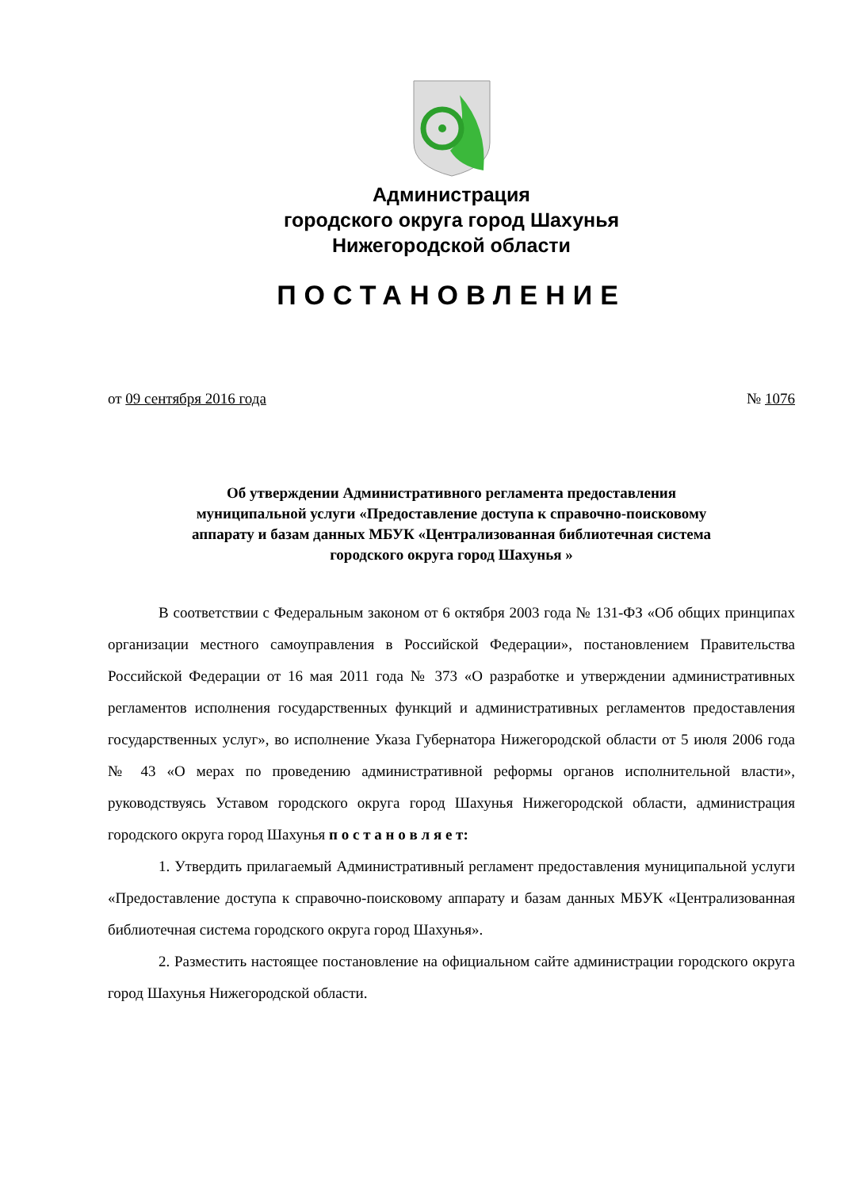Администрация
городского округа город Шахунья
Нижегородской области
ПОСТАНОВЛЕНИЕ
от 09 сентября 2016 года № 1076
Об утверждении Административного регламента предоставления
муниципальной услуги «Предоставление доступа к справочно-поисковому
аппарату и базам данных МБУК «Централизованная библиотечная система
городского округа город Шахунья »
В соответствии с Федеральным законом от 6 октября 2003 года № 131-ФЗ «Об общих принципах организации местного самоуправления в Российской Федерации», постановлением Правительства Российской Федерации от 16 мая 2011 года № 373 «О разработке и утверждении административных регламентов исполнения государственных функций и административных регламентов предоставления государственных услуг», во исполнение Указа Губернатора Нижегородской области от 5 июля 2006 года № 43 «О мерах по проведению административной реформы органов исполнительной власти», руководствуясь Уставом городского округа город Шахунья Нижегородской области, администрация городского округа город Шахунья п о с т а н о в л я е т:
1. Утвердить прилагаемый Административный регламент предоставления муниципальной услуги «Предоставление доступа к справочно-поисковому аппарату и базам данных МБУК «Централизованная библиотечная система городского округа город Шахунья».
2. Разместить настоящее постановление на официальном сайте администрации городского округа город Шахунья Нижегородской области.